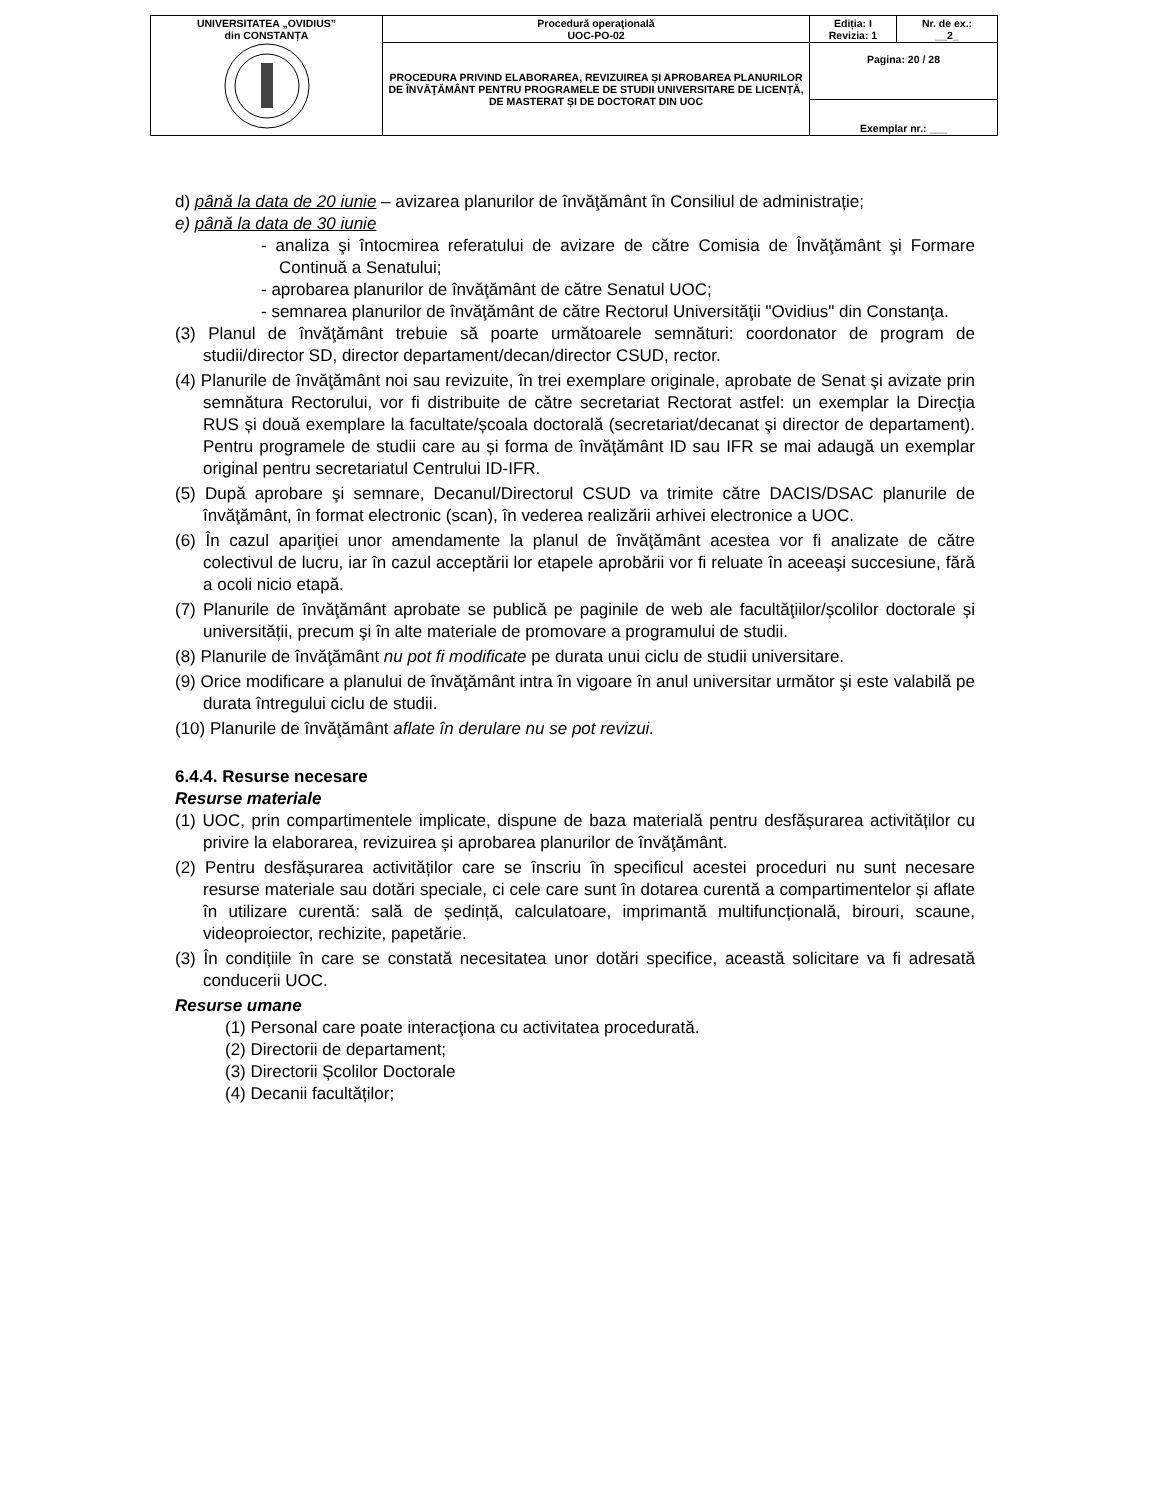| UNIVERSITATEA „OVIDIUS” din CONSTANȚA | Procedură operaţională UOC-PO-02 | Ediția: I Revizia: 1 | Nr. de ex.: __2_ |
| | PROCEDURA PRIVIND ELABORAREA, REVIZUIREA ȘI APROBAREA PLANURILOR DE ÎNVĂŢĂMÂNT PENTRU PROGRAMELE DE STUDII UNIVERSITARE DE LICENȚĂ, DE MASTERAT ȘI DE DOCTORAT DIN UOC | Pagina: 20 / 28 | |
| | | Exemplar nr.: ___ | |
d) până la data de 20 iunie – avizarea planurilor de învăţământ în Consiliul de administrație;
e) până la data de 30 iunie
- analiza şi întocmirea referatului de avizare de către Comisia de Învăţământ şi Formare Continuă a Senatului;
- aprobarea planurilor de învăţământ de către Senatul UOC;
- semnarea planurilor de învăţământ de către Rectorul Universităţii "Ovidius" din Constanţa.
(3) Planul de învăţământ trebuie să poarte următoarele semnături: coordonator de program de studii/director SD, director departament/decan/director CSUD, rector.
(4) Planurile de învăţământ noi sau revizuite, în trei exemplare originale, aprobate de Senat şi avizate prin semnătura Rectorului, vor fi distribuite de către secretariat Rectorat astfel: un exemplar la Direcția RUS și două exemplare la facultate/școala doctorală (secretariat/decanat şi director de departament). Pentru programele de studii care au și forma de învăţământ ID sau IFR se mai adaugă un exemplar original pentru secretariatul Centrului ID-IFR.
(5) După aprobare şi semnare, Decanul/Directorul CSUD va trimite către DACIS/DSAC planurile de învăţământ, în format electronic (scan), în vederea realizării arhivei electronice a UOC.
(6) În cazul apariţiei unor amendamente la planul de învăţământ acestea vor fi analizate de către colectivul de lucru, iar în cazul acceptării lor etapele aprobării vor fi reluate în aceeaşi succesiune, fără a ocoli nicio etapă.
(7) Planurile de învăţământ aprobate se publică pe paginile de web ale facultăţiilor/școlilor doctorale și universității, precum şi în alte materiale de promovare a programului de studii.
(8) Planurile de învăţământ nu pot fi modificate pe durata unui ciclu de studii universitare.
(9) Orice modificare a planului de învăţământ intra în vigoare în anul universitar următor şi este valabilă pe durata întregului ciclu de studii.
(10) Planurile de învăţământ aflate în derulare nu se pot revizui.
6.4.4. Resurse necesare
Resurse materiale
(1) UOC, prin compartimentele implicate, dispune de baza materială pentru desfășurarea activităților cu privire la elaborarea, revizuirea și aprobarea planurilor de învăţământ.
(2) Pentru desfășurarea activităților care se înscriu în specificul acestei proceduri nu sunt necesare resurse materiale sau dotări speciale, ci cele care sunt în dotarea curentă a compartimentelor și aflate în utilizare curentă: sală de ședință, calculatoare, imprimantă multifuncțională, birouri, scaune, videoproiector, rechizite, papetărie.
(3) În condițiile în care se constată necesitatea unor dotări specifice, această solicitare va fi adresată conducerii UOC.
Resurse umane
(1) Personal care poate interacţiona cu activitatea procedurată.
(2) Directorii de departament;
(3) Directorii Școlilor Doctorale
(4) Decanii facultăților;